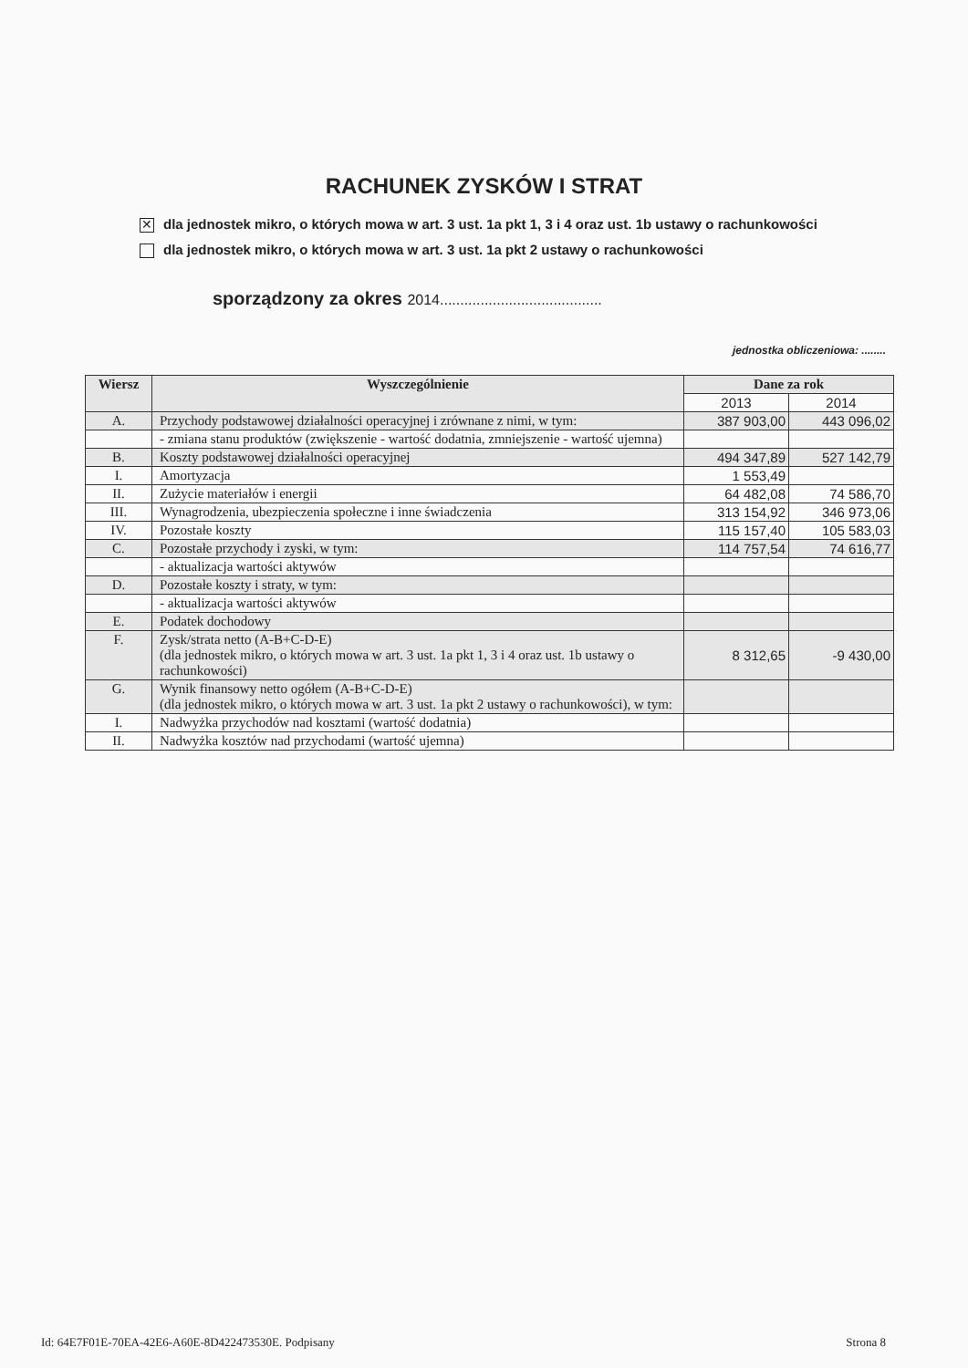RACHUNEK ZYSKÓW I STRAT
✕ dla jednostek mikro, o których mowa w art. 3 ust. 1a pkt 1, 3 i 4 oraz ust. 1b ustawy o rachunkowości
dla jednostek mikro, o których mowa w art. 3 ust. 1a pkt 2 ustawy o rachunkowości
sporządzony za okres 2014........................................
jednostka obliczeniowa: ........
| Wiersz | Wyszczególnienie | Dane za rok | |
| --- | --- | --- | --- |
| | | 2013 | 2014 |
| A. | Przychody podstawowej działalności operacyjnej i zrównane z nimi, w tym: | 387 903,00 | 443 096,02 |
| | - zmiana stanu produktów (zwiększenie - wartość dodatnia, zmniejszenie - wartość ujemna) | | |
| B. | Koszty podstawowej działalności operacyjnej | 494 347,89 | 527 142,79 |
| I. | Amortyzacja | 1 553,49 | |
| II. | Zużycie materiałów i energii | 64 482,08 | 74 586,70 |
| III. | Wynagrodzenia, ubezpieczenia społeczne i inne świadczenia | 313 154,92 | 346 973,06 |
| IV. | Pozostałe koszty | 115 157,40 | 105 583,03 |
| C. | Pozostałe przychody i zyski, w tym: | 114 757,54 | 74 616,77 |
| | - aktualizacja wartości aktywów | | |
| D. | Pozostałe koszty i straty, w tym: | | |
| | - aktualizacja wartości aktywów | | |
| E. | Podatek dochodowy | | |
| F. | Zysk/strata netto (A-B+C-D-E) (dla jednostek mikro, o których mowa w art. 3 ust. 1a pkt 1, 3 i 4 oraz ust. 1b ustawy o rachunkowości) | 8 312,65 | -9 430,00 |
| G. | Wynik finansowy netto ogółem (A-B+C-D-E) (dla jednostek mikro, o których mowa w art. 3 ust. 1a pkt 2 ustawy o rachunkowości), w tym: | | |
| I. | Nadwyżka przychodów nad kosztami (wartość dodatnia) | | |
| II. | Nadwyżka kosztów nad przychodami (wartość ujemna) | | |
Id: 64E7F01E-70EA-42E6-A60E-8D422473530E. Podpisany Strona 8